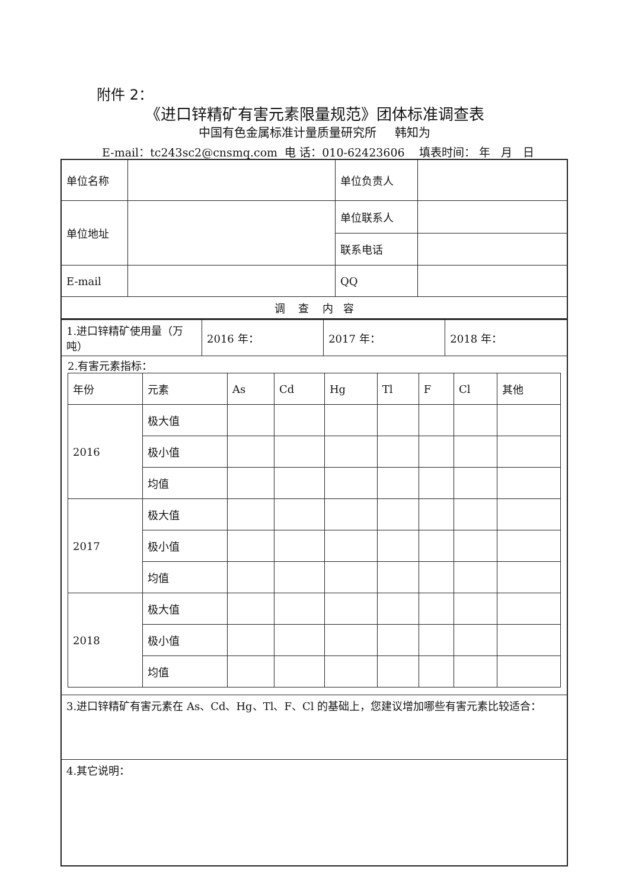附件 2：
《进口锌精矿有害元素限量规范》团体标准调查表
中国有色金属标准计量质量研究所 韩知为
E-mail：tc243sc2@cnsmq.com 电 话：010-62423606 填表时间： 年 月 日
| 单位名称 | | 单位负责人 | |
| 单位地址 | | 单位联系人 | |
| | | 联系电话 | |
| E-mail | | QQ | |
| 调 查 内 容 | | | |
| 1.进口锌精矿使用量（万吨） | 2016 年： | 2017 年： | 2018 年： |
| 2.有害元素指标： / 年份 / 元素 / As / Cd / Hg / Tl / F / Cl / 其他 / / 2016 / 极大值 / / / / / / / / / / 极小值 / / / / / / / / / / 均值 / / / / / / / / / 2017 / 极大值 / / / / / / / / / / 极小值 / / / / / / / / / / 均值 / / / / / / / / / 2018 / 极大值 / / / / / / / / / / 极小值 / / / / / / / / / / 均值 / / / / / / / / | | | |
| 3.进口锌精矿有害元素在 As、Cd、Hg、Tl、F、Cl 的基础上，您建议增加哪些有害元素比较适合： | | | |
| 4.其它说明： | | | |